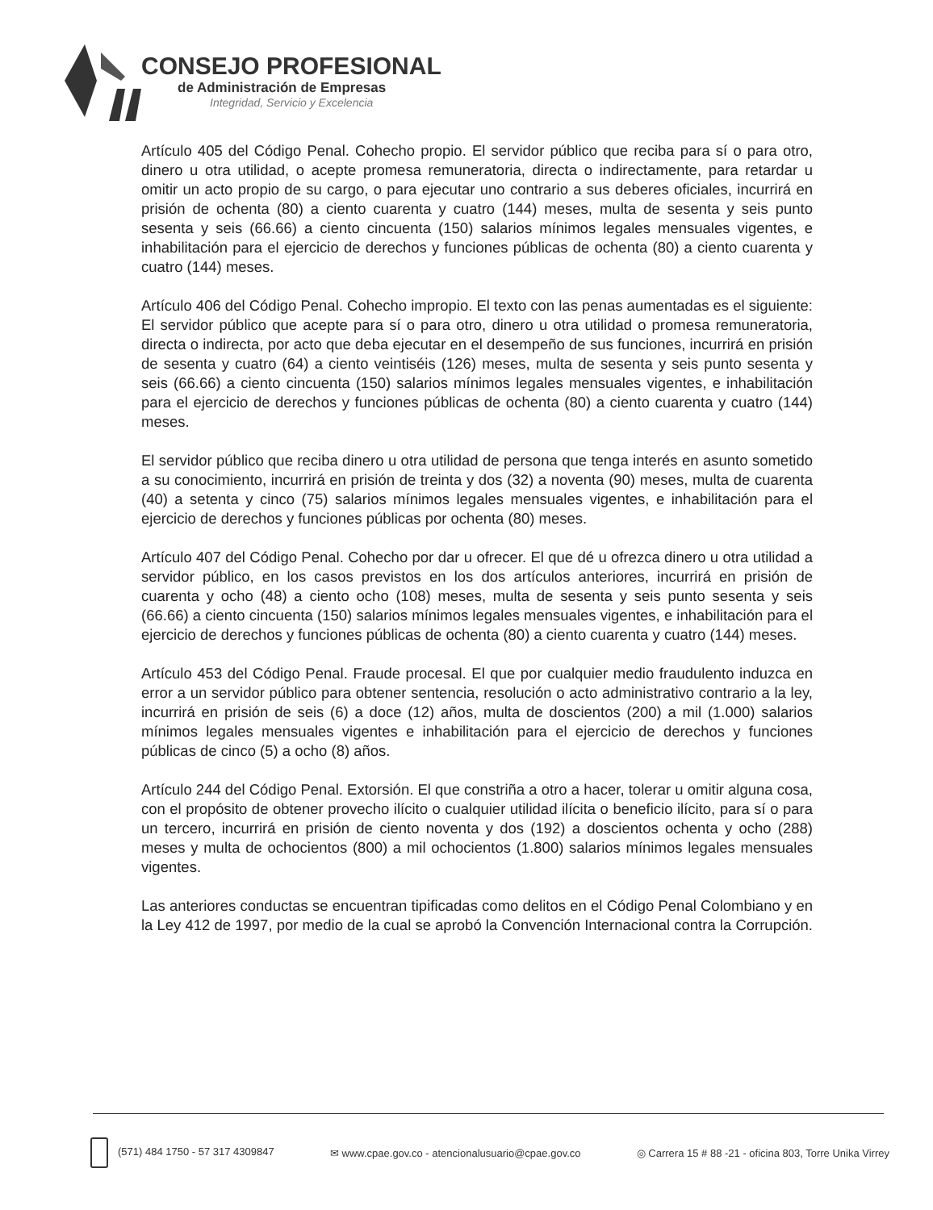CONSEJO PROFESIONAL
de Administración de Empresas
Integridad, Servicio y Excelencia
Artículo 405 del Código Penal. Cohecho propio. El servidor público que reciba para sí o para otro, dinero u otra utilidad, o acepte promesa remuneratoria, directa o indirectamente, para retardar u omitir un acto propio de su cargo, o para ejecutar uno contrario a sus deberes oficiales, incurrirá en prisión de ochenta (80) a ciento cuarenta y cuatro (144) meses, multa de sesenta y seis punto sesenta y seis (66.66) a ciento cincuenta (150) salarios mínimos legales mensuales vigentes, e inhabilitación para el ejercicio de derechos y funciones públicas de ochenta (80) a ciento cuarenta y cuatro (144) meses.
Artículo 406 del Código Penal. Cohecho impropio. El texto con las penas aumentadas es el siguiente: El servidor público que acepte para sí o para otro, dinero u otra utilidad o promesa remuneratoria, directa o indirecta, por acto que deba ejecutar en el desempeño de sus funciones, incurrirá en prisión de sesenta y cuatro (64) a ciento veintiséis (126) meses, multa de sesenta y seis punto sesenta y seis (66.66) a ciento cincuenta (150) salarios mínimos legales mensuales vigentes, e inhabilitación para el ejercicio de derechos y funciones públicas de ochenta (80) a ciento cuarenta y cuatro (144) meses.
El servidor público que reciba dinero u otra utilidad de persona que tenga interés en asunto sometido a su conocimiento, incurrirá en prisión de treinta y dos (32) a noventa (90) meses, multa de cuarenta (40) a setenta y cinco (75) salarios mínimos legales mensuales vigentes, e inhabilitación para el ejercicio de derechos y funciones públicas por ochenta (80) meses.
Artículo 407 del Código Penal. Cohecho por dar u ofrecer. El que dé u ofrezca dinero u otra utilidad a servidor público, en los casos previstos en los dos artículos anteriores, incurrirá en prisión de cuarenta y ocho (48) a ciento ocho (108) meses, multa de sesenta y seis punto sesenta y seis (66.66) a ciento cincuenta (150) salarios mínimos legales mensuales vigentes, e inhabilitación para el ejercicio de derechos y funciones públicas de ochenta (80) a ciento cuarenta y cuatro (144) meses.
Artículo 453 del Código Penal. Fraude procesal. El que por cualquier medio fraudulento induzca en error a un servidor público para obtener sentencia, resolución o acto administrativo contrario a la ley, incurrirá en prisión de seis (6) a doce (12) años, multa de doscientos (200) a mil (1.000) salarios mínimos legales mensuales vigentes e inhabilitación para el ejercicio de derechos y funciones públicas de cinco (5) a ocho (8) años.
Artículo 244 del Código Penal. Extorsión. El que constriña a otro a hacer, tolerar u omitir alguna cosa, con el propósito de obtener provecho ilícito o cualquier utilidad ilícita o beneficio ilícito, para sí o para un tercero, incurrirá en prisión de ciento noventa y dos (192) a doscientos ochenta y ocho (288) meses y multa de ochocientos (800) a mil ochocientos (1.800) salarios mínimos legales mensuales vigentes.
Las anteriores conductas se encuentran tipificadas como delitos en el Código Penal Colombiano y en la Ley 412 de 1997, por medio de la cual se aprobó la Convención Internacional contra la Corrupción.
(571) 484 1750 - 57 317 4309847 ✉ www.cpae.gov.co - atencionalusuario@cpae.gov.co ◎ Carrera 15 # 88 -21 - oficina 803, Torre Unika Virrey